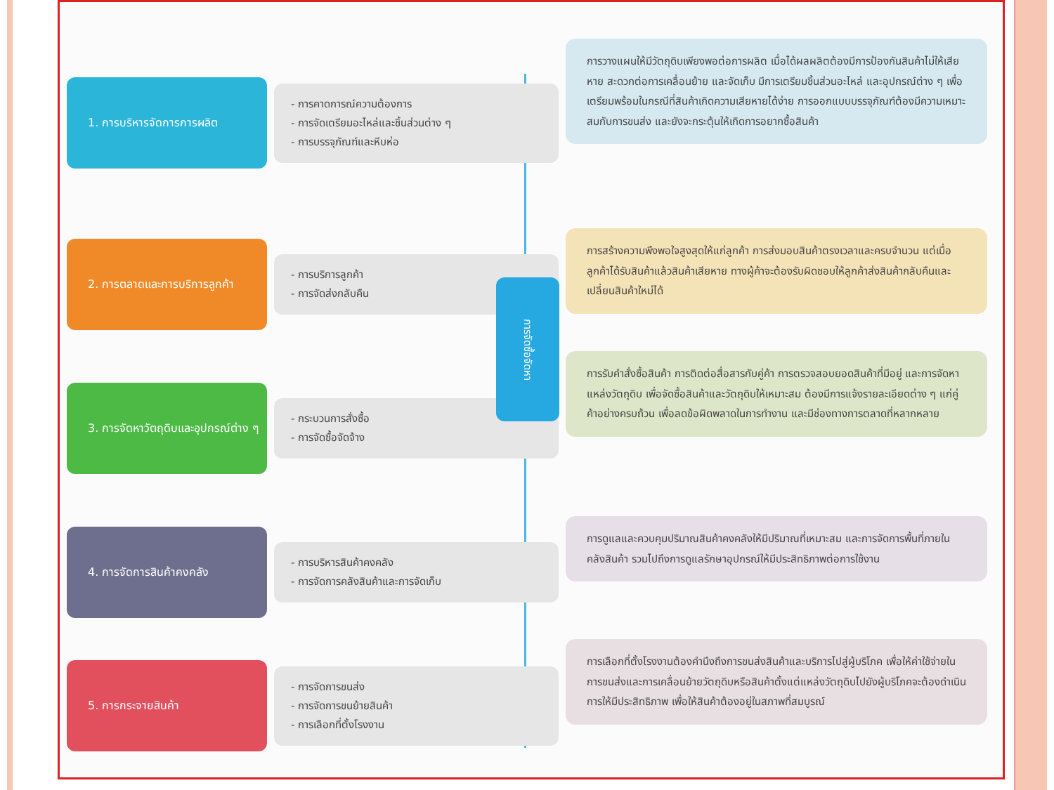1. การบริหารจัดการการผลิต
- การคาดการณ์ความต้องการ
- การจัดเตรียมอะไหล่และชิ้นส่วนต่าง ๆ
- การบรรจุภัณฑ์และหีบห่อ
2. การตลาดและการบริการลูกค้า
- การบริการลูกค้า
- การจัดส่งกลับคืน
3. การจัดหาวัตถุดิบและอุปกรณ์ต่าง ๆ
- กระบวนการสั่งซื้อ
- การจัดซื้อจัดจ้าง
4. การจัดการสินค้าคงคลัง
- การบริหารสินค้าคงคลัง
- การจัดการคลังสินค้าและการจัดเก็บ
5. การกระจายสินค้า
- การจัดการขนส่ง
- การจัดการขนย้ายสินค้า
- การเลือกที่ตั้งโรงงาน
การจัดซื้อจัดหา
การวางแผนให้มีวัตถุดิบเพียงพอต่อการผลิต เมื่อได้ผลผลิตต้องมีการป้องกันสินค้าไม่ให้เสียหาย สะดวกต่อการเคลื่อนย้าย และจัดเก็บ มีการเตรียมชิ้นส่วนอะไหล่ และอุปกรณ์ต่าง ๆ เพื่อเตรียมพร้อมในกรณีที่สินค้าเกิดความเสียหายได้ง่าย การออกแบบบรรจุภัณฑ์ต้องมีความเหมาะสมกับการขนส่ง และยังจะกระตุ้นให้เกิดการอยากซื้อสินค้า
การสร้างความพึงพอใจสูงสุดให้แก่ลูกค้า การส่งมอบสินค้าตรงเวลาและครบจำนวน แต่เมื่อลูกค้าได้รับสินค้าแล้วสินค้าเสียหาย ทางผู้ค้าจะต้องรับผิดชอบให้ลูกค้าส่งสินค้ากลับคืนและเปลี่ยนสินค้าใหม่ได้
การรับคำสั่งซื้อสินค้า การติดต่อสื่อสารกับคู่ค้า การตรวจสอบยอดสินค้าที่มีอยู่ และการจัดหาแหล่งวัตถุดิบ เพื่อจัดซื้อสินค้าและวัตถุดิบให้เหมาะสม ต้องมีการแจ้งรายละเอียดต่าง ๆ แก่คู่ค้าอย่างครบถ้วน เพื่อลดข้อผิดพลาดในการทำงาน และมีช่องทางการตลาดที่หลากหลาย
การดูแลและควบคุมปริมาณสินค้าคงคลังให้มีปริมาณที่เหมาะสม และการจัดการพื้นที่ภายในคลังสินค้า รวมไปถึงการดูแลรักษาอุปกรณ์ให้มีประสิทธิภาพต่อการใช้งาน
การเลือกที่ตั้งโรงงานต้องคำนึงถึงการขนส่งสินค้าและบริการไปสู่ผู้บริโภค เพื่อให้ค่าใช้จ่ายในการขนส่งและการเคลื่อนย้ายวัตถุดิบหรือสินค้าตั้งแต่แหล่งวัตถุดิบไปยังผู้บริโภคจะต้องดำเนินการให้มีประสิทธิภาพ เพื่อให้สินค้าต้องอยู่ในสภาพที่สมบูรณ์